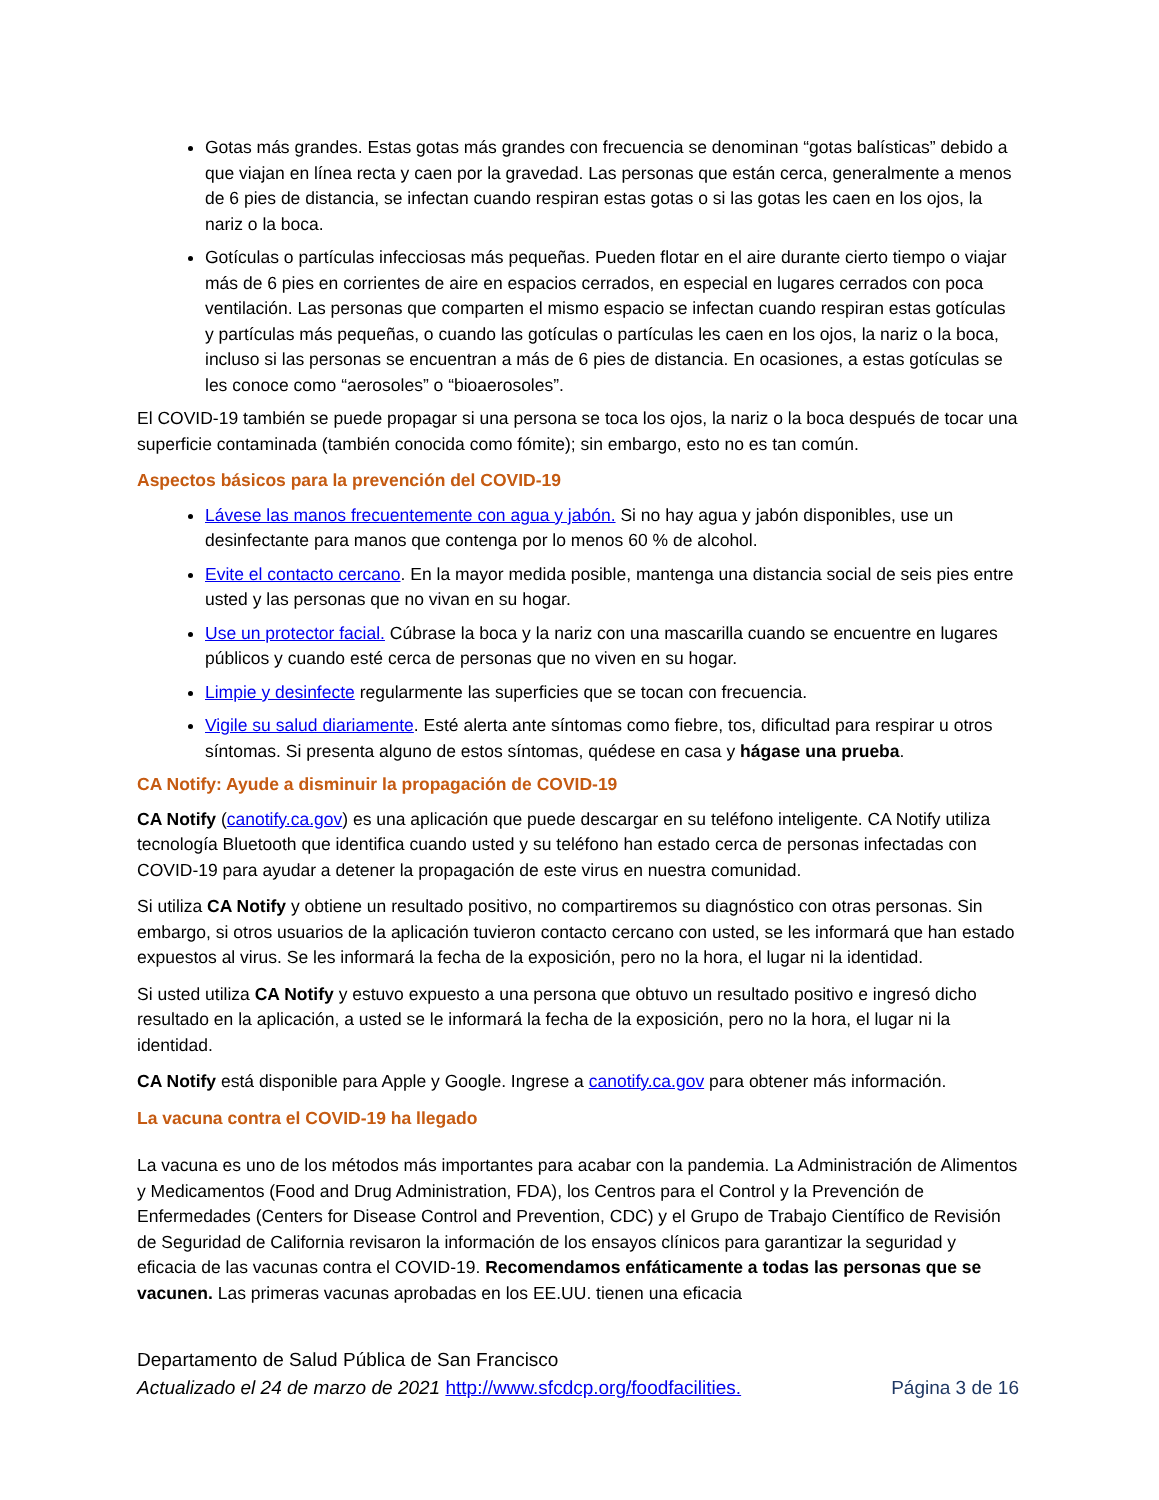Gotas más grandes. Estas gotas más grandes con frecuencia se denominan “gotas balísticas” debido a que viajan en línea recta y caen por la gravedad. Las personas que están cerca, generalmente a menos de 6 pies de distancia, se infectan cuando respiran estas gotas o si las gotas les caen en los ojos, la nariz o la boca.
Gotículas o partículas infecciosas más pequeñas. Pueden flotar en el aire durante cierto tiempo o viajar más de 6 pies en corrientes de aire en espacios cerrados, en especial en lugares cerrados con poca ventilación. Las personas que comparten el mismo espacio se infectan cuando respiran estas gotículas y partículas más pequeñas, o cuando las gotículas o partículas les caen en los ojos, la nariz o la boca, incluso si las personas se encuentran a más de 6 pies de distancia. En ocasiones, a estas gotículas se les conoce como “aerosoles” o “bioaerosoles”.
El COVID-19 también se puede propagar si una persona se toca los ojos, la nariz o la boca después de tocar una superficie contaminada (también conocida como fómite); sin embargo, esto no es tan común.
Aspectos básicos para la prevención del COVID-19
Lávese las manos frecuentemente con agua y jabón. Si no hay agua y jabón disponibles, use un desinfectante para manos que contenga por lo menos 60 % de alcohol.
Evite el contacto cercano. En la mayor medida posible, mantenga una distancia social de seis pies entre usted y las personas que no vivan en su hogar.
Use un protector facial. Cúbrase la boca y la nariz con una mascarilla cuando se encuentre en lugares públicos y cuando esté cerca de personas que no viven en su hogar.
Limpie y desinfecte regularmente las superficies que se tocan con frecuencia.
Vigile su salud diariamente. Esté alerta ante síntomas como fiebre, tos, dificultad para respirar u otros síntomas. Si presenta alguno de estos síntomas, quédese en casa y hágase una prueba.
CA Notify: Ayude a disminuir la propagación de COVID-19
CA Notify (canotify.ca.gov) es una aplicación que puede descargar en su teléfono inteligente. CA Notify utiliza tecnología Bluetooth que identifica cuando usted y su teléfono han estado cerca de personas infectadas con COVID-19 para ayudar a detener la propagación de este virus en nuestra comunidad.
Si utiliza CA Notify y obtiene un resultado positivo, no compartiremos su diagnóstico con otras personas. Sin embargo, si otros usuarios de la aplicación tuvieron contacto cercano con usted, se les informará que han estado expuestos al virus. Se les informará la fecha de la exposición, pero no la hora, el lugar ni la identidad.
Si usted utiliza CA Notify y estuvo expuesto a una persona que obtuvo un resultado positivo e ingresó dicho resultado en la aplicación, a usted se le informará la fecha de la exposición, pero no la hora, el lugar ni la identidad.
CA Notify está disponible para Apple y Google. Ingrese a canotify.ca.gov para obtener más información.
La vacuna contra el COVID-19 ha llegado
La vacuna es uno de los métodos más importantes para acabar con la pandemia. La Administración de Alimentos y Medicamentos (Food and Drug Administration, FDA), los Centros para el Control y la Prevención de Enfermedades (Centers for Disease Control and Prevention, CDC) y el Grupo de Trabajo Científico de Revisión de Seguridad de California revisaron la información de los ensayos clínicos para garantizar la seguridad y eficacia de las vacunas contra el COVID-19. Recomendamos enfáticamente a todas las personas que se vacunen. Las primeras vacunas aprobadas en los EE.UU. tienen una eficacia
Departamento de Salud Pública de San Francisco
Actualizado el 24 de marzo de 2021 http://www.sfcdcp.org/foodfacilities. Página 3 de 16